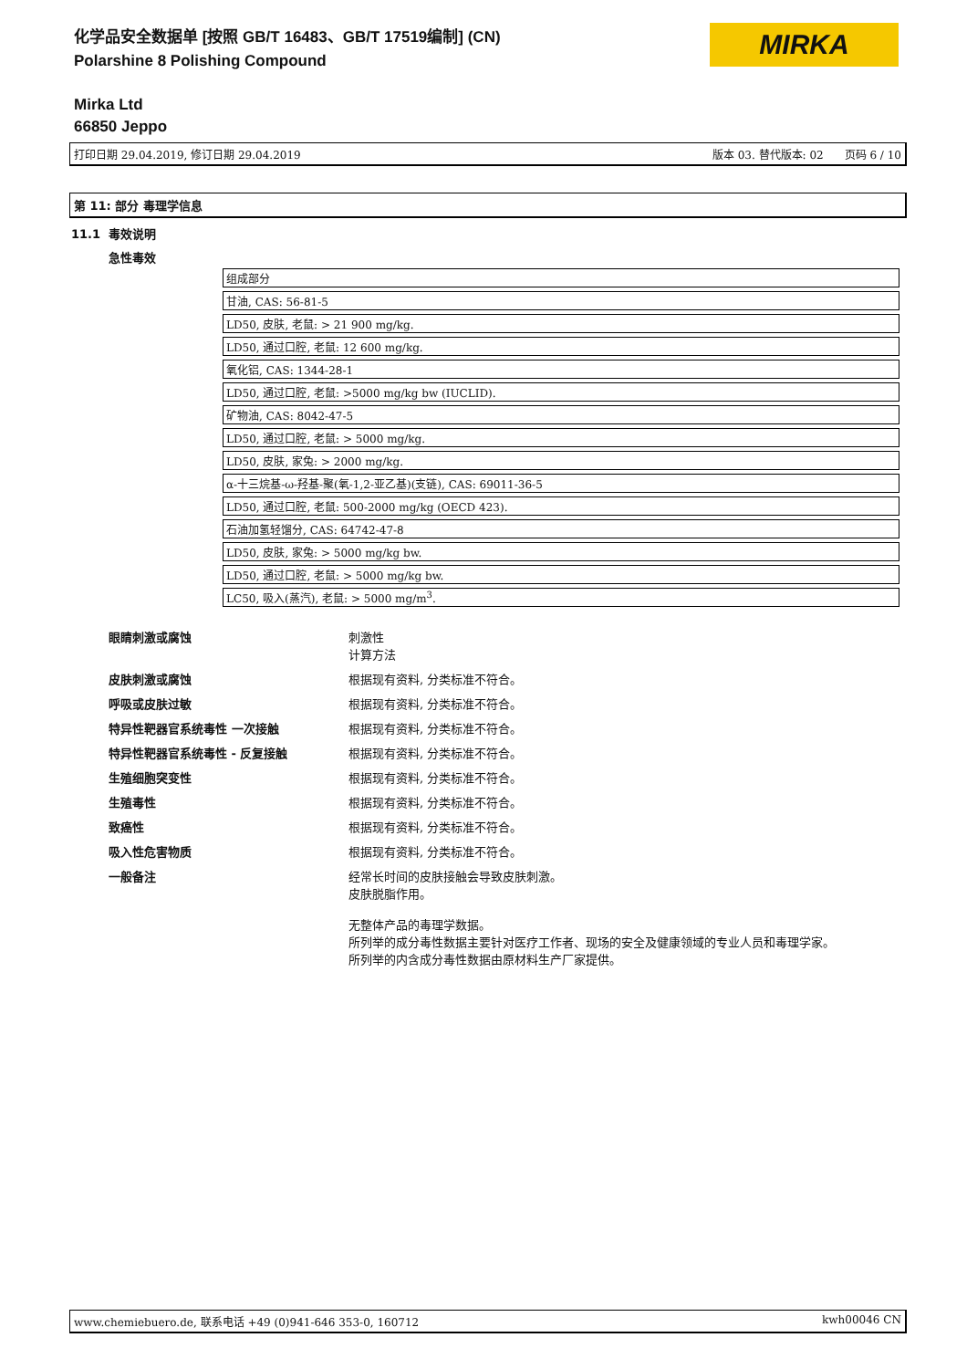化学品安全数据单 [按照 GB/T 16483、GB/T 17519编制] (CN)
Polarshine 8 Polishing Compound
Mirka Ltd
66850 Jeppo
MIRKA
打印日期 29.04.2019, 修订日期 29.04.2019 版本 03. 替代版本: 02 页码 6 / 10
第 11: 部分 毒理学信息
11.1 毒效说明
急性毒效
| 组成部分 |
| 甘油, CAS: 56-81-5 |
| LD50, 皮肤, 老鼠: > 21 900 mg/kg. |
| LD50, 通过口腔, 老鼠: 12 600 mg/kg. |
| 氧化铝, CAS: 1344-28-1 |
| LD50, 通过口腔, 老鼠: >5000 mg/kg bw (IUCLID). |
| 矿物油, CAS: 8042-47-5 |
| LD50, 通过口腔, 老鼠: > 5000 mg/kg. |
| LD50, 皮肤, 家兔: > 2000 mg/kg. |
| α-十三烷基-ω-羟基-聚(氧-1,2-亚乙基)(支链), CAS: 69011-36-5 |
| LD50, 通过口腔, 老鼠: 500-2000 mg/kg (OECD 423). |
| 石油加氢轻馏分, CAS: 64742-47-8 |
| LD50, 皮肤, 家兔: > 5000 mg/kg bw. |
| LD50, 通过口腔, 老鼠: > 5000 mg/kg bw. |
| LC50, 吸入(蒸汽), 老鼠: > 5000 mg/m<sup>3</sup>. |
眼睛刺激或腐蚀 刺激性
计算方法
皮肤刺激或腐蚀 根据现有资料, 分类标准不符合。
呼吸或皮肤过敏 根据现有资料, 分类标准不符合。
特异性靶器官系统毒性 一次接触 根据现有资料, 分类标准不符合。
特异性靶器官系统毒性 - 反复接触 根据现有资料, 分类标准不符合。
生殖细胞突变性 根据现有资料, 分类标准不符合。
生殖毒性 根据现有资料, 分类标准不符合。
致癌性 根据现有资料, 分类标准不符合。
吸入性危害物质 根据现有资料, 分类标准不符合。
一般备注 经常长时间的皮肤接触会导致皮肤刺激。
皮肤脱脂作用。
无整体产品的毒理学数据。
所列举的成分毒性数据主要针对医疗工作者、现场的安全及健康领域的专业人员和毒理学家。
所列举的内含成分毒性数据由原材料生产厂家提供。
www.chemiebuero.de, 联系电话 +49 (0)941-646 353-0, 160712 kwh00046 CN